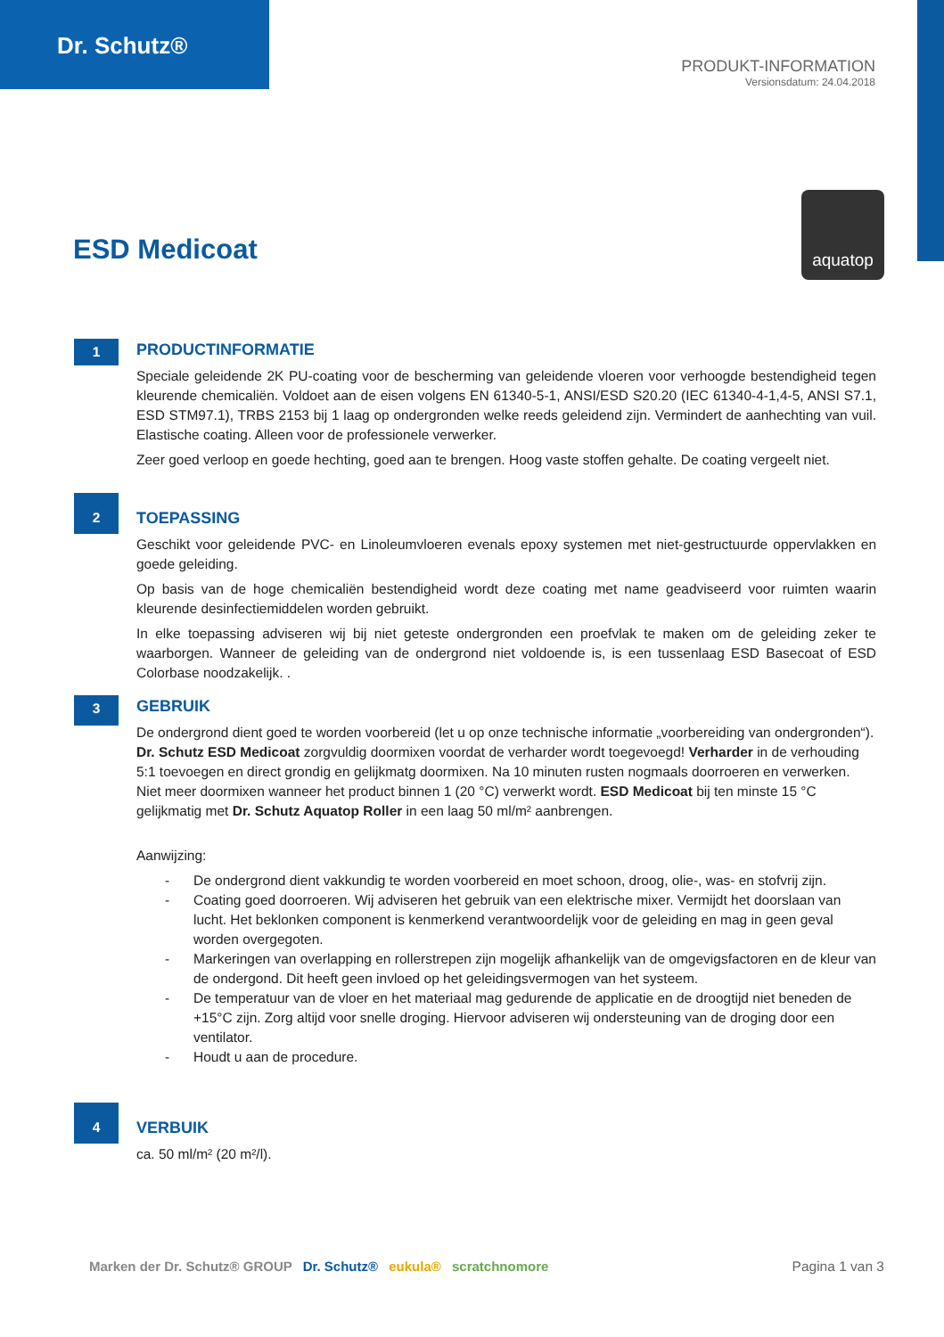Dr. Schutz®
PRODUKT-INFORMATION
Versionsdatum: 24.04.2018
ESD Medicoat
aquatop
1
PRODUCTINFORMATIE
Speciale geleidende 2K PU-coating voor de bescherming van geleidende vloeren voor verhoogde bestendigheid tegen kleurende chemicaliën. Voldoet aan de eisen volgens EN 61340-5-1, ANSI/ESD S20.20 (IEC 61340-4-1,4-5, ANSI S7.1, ESD STM97.1), TRBS 2153 bij 1 laag op ondergronden welke reeds geleidend zijn. Vermindert de aanhechting van vuil. Elastische coating. Alleen voor de professionele verwerker.
Zeer goed verloop en goede hechting, goed aan te brengen. Hoog vaste stoffen gehalte. De coating vergeelt niet.
2
TOEPASSING
Geschikt voor geleidende PVC- en Linoleumvloeren evenals epoxy systemen met niet-gestructuurde oppervlakken en goede geleiding.
Op basis van de hoge chemicaliën bestendigheid wordt deze coating met name geadviseerd voor ruimten waarin kleurende desinfectiemiddelen worden gebruikt.
In elke toepassing adviseren wij bij niet geteste ondergronden een proefvlak te maken om de geleiding zeker te waarborgen. Wanneer de geleiding van de ondergrond niet voldoende is, is een tussenlaag ESD Basecoat of ESD Colorbase noodzakelijk. .
3
GEBRUIK
De ondergrond dient goed te worden voorbereid (let u op onze technische informatie „voorbereiding van ondergronden“). Dr. Schutz ESD Medicoat zorgvuldig doormixen voordat de verharder wordt toegevoegd! Verharder in de verhouding 5:1 toevoegen en direct grondig en gelijkmatg doormixen. Na 10 minuten rusten nogmaals doorroeren en verwerken. Niet meer doormixen wanneer het product binnen 1 (20 °C) verwerkt wordt. ESD Medicoat bij ten minste 15 °C gelijkmatig met Dr. Schutz Aquatop Roller in een laag 50 ml/m² aanbrengen.
Aanwijzing:
- De ondergrond dient vakkundig te worden voorbereid en moet schoon, droog, olie-, was- en stofvrij zijn.
- Coating goed doorroeren. Wij adviseren het gebruik van een elektrische mixer. Vermijdt het doorslaan van lucht. Het beklonken component is kenmerkend verantwoordelijk voor de geleiding en mag in geen geval worden overgegoten.
- Markeringen van overlapping en rollerstrepen zijn mogelijk afhankelijk van de omgevigsfactoren en de kleur van de ondergond. Dit heeft geen invloed op het geleidingsvermogen van het systeem.
- De temperatuur van de vloer en het materiaal mag gedurende de applicatie en de droogtijd niet beneden de +15°C zijn. Zorg altijd voor snelle droging. Hiervoor adviseren wij ondersteuning van de droging door een ventilator.
- Houdt u aan de procedure.
4
VERBUIK
ca. 50 ml/m² (20 m²/l).
Marken der Dr. Schutz® GROUP Dr. Schutz® eukula® scratchnomore
Pagina 1 van 3